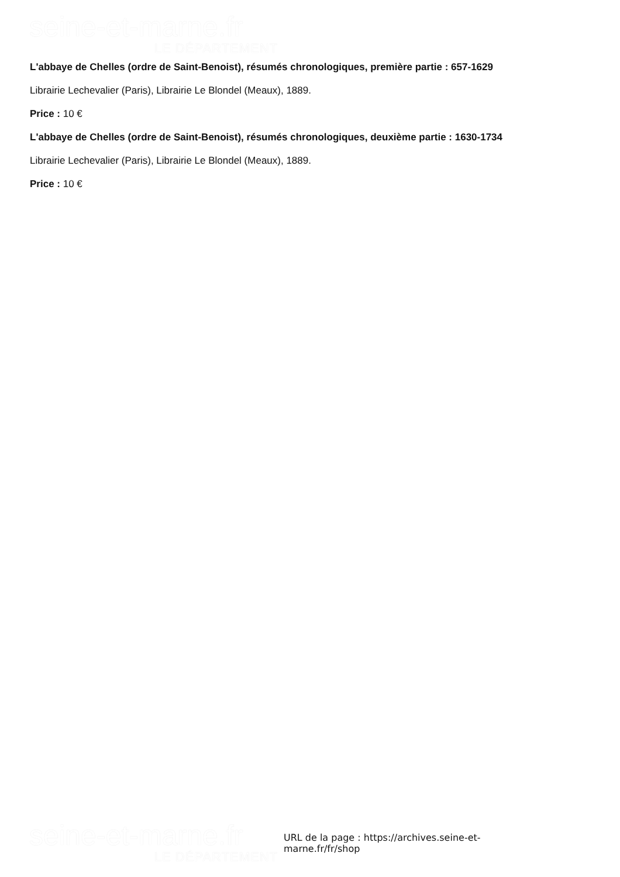seine-et-marne.fr
LE DÉPARTEMENT
L'abbaye de Chelles (ordre de Saint-Benoist), résumés chronologiques, première partie : 657-1629
Librairie Lechevalier (Paris), Librairie Le Blondel (Meaux), 1889.
Price : 10 €
L'abbaye de Chelles (ordre de Saint-Benoist), résumés chronologiques, deuxième partie : 1630-1734
Librairie Lechevalier (Paris), Librairie Le Blondel (Meaux), 1889.
Price : 10 €
seine-et-marne.fr
LE DÉPARTEMENT
URL de la page : https://archives.seine-et-marne.fr/fr/shop